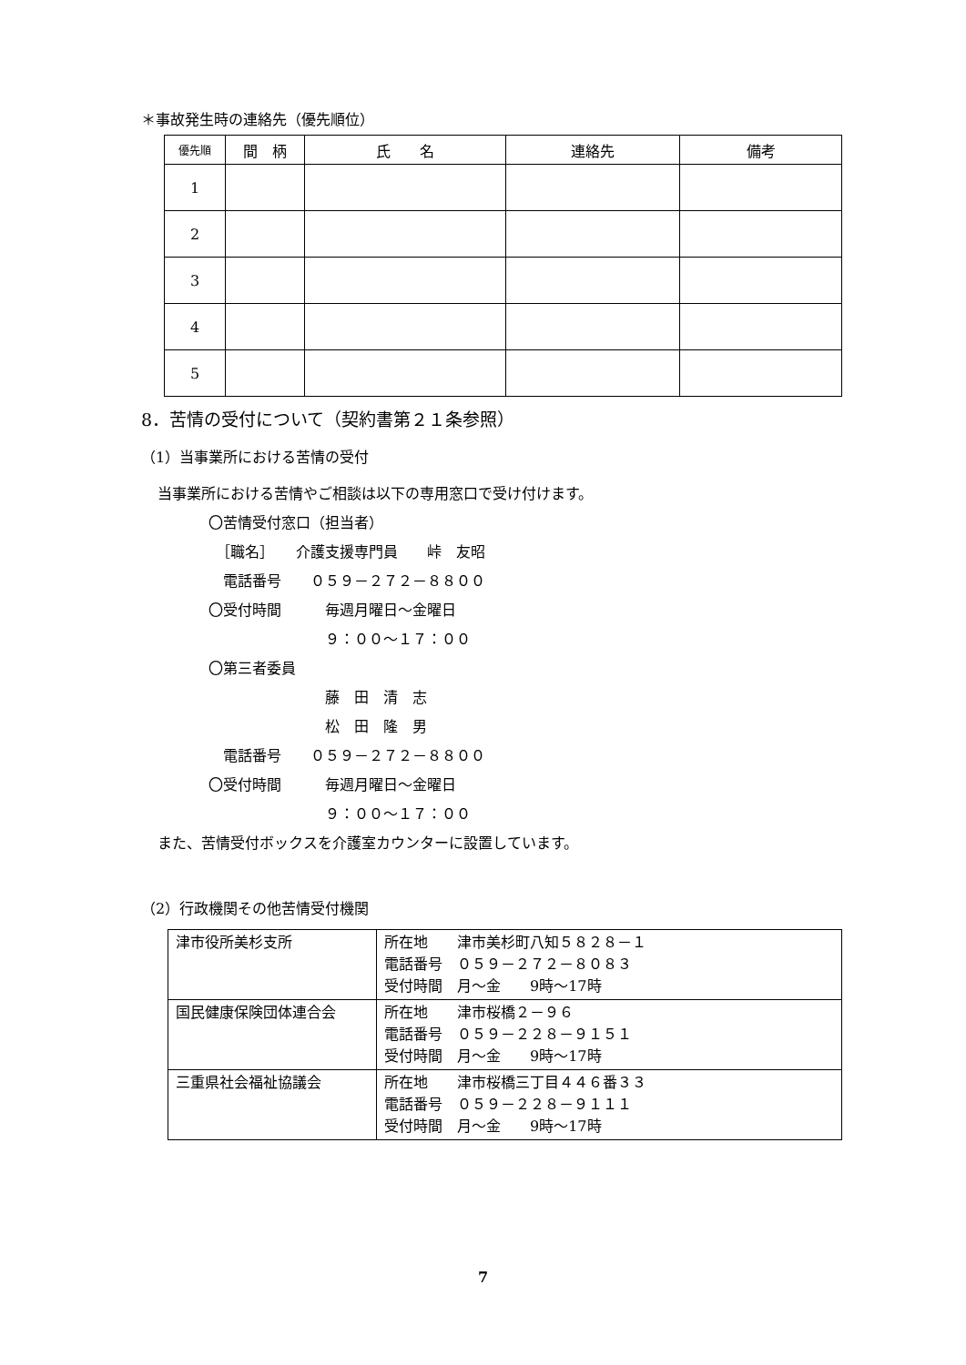＊事故発生時の連絡先（優先順位）
| 優先順 | 間 柄 | 氏 名 | 連絡先 | 備考 |
| --- | --- | --- | --- | --- |
| 1 | | | | |
| 2 | | | | |
| 3 | | | | |
| 4 | | | | |
| 5 | | | | |
8．苦情の受付について（契約書第２１条参照）
（1）当事業所における苦情の受付
当事業所における苦情やご相談は以下の専用窓口で受け付けます。
〇苦情受付窓口（担当者）
　［職名］　　介護支援専門員　　峠　友昭
　電話番号　　０５９－２７２－８８００
〇受付時間　　　毎週月曜日～金曜日
　　　　　　　　９：００～１７：００
〇第三者委員
　　　　　　　　藤　田　清　志
　　　　　　　　松　田　隆　男
　電話番号　　０５９－２７２－８８００
〇受付時間　　　毎週月曜日～金曜日
　　　　　　　　９：００～１７：００
また、苦情受付ボックスを介護室カウンターに設置しています。
（2）行政機関その他苦情受付機関
| 津市役所美杉支所 | 所在地 津市美杉町八知５８２８－１ 電話番号 ０５９－２７２－８０８３ 受付時間 月～金 9時～17時 |
| 国民健康保険団体連合会 | 所在地 津市桜橋２－９６ 電話番号 ０５９－２２８－９１５１ 受付時間 月～金 9時～17時 |
| 三重県社会福祉協議会 | 所在地 津市桜橋三丁目４４６番３３ 電話番号 ０５９－２２８－９１１１ 受付時間 月～金 9時～17時 |
7